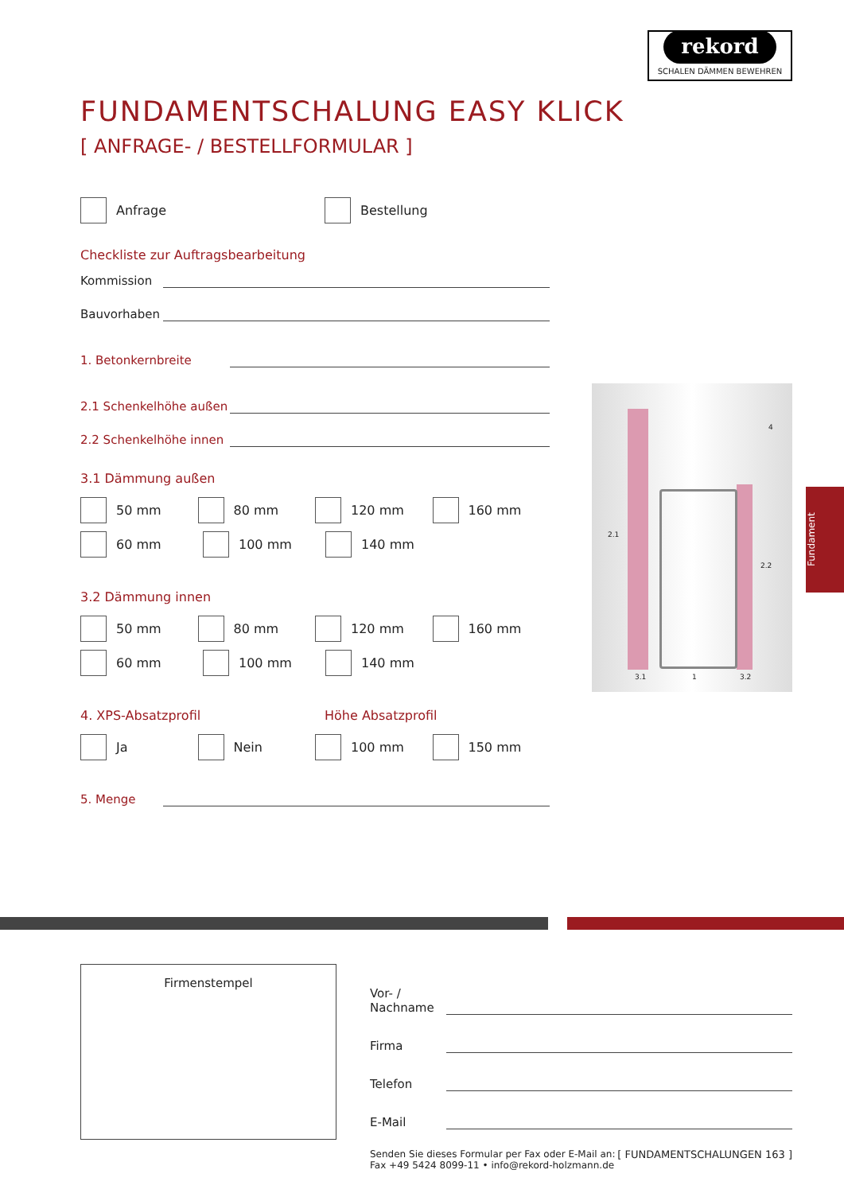rekord
SCHALEN DÄMMEN BEWEHREN
FUNDAMENTSCHALUNG EASY KLICK
[ ANFRAGE- / BESTELLFORMULAR ]
Anfrage Bestellung
Checkliste zur Auftragsbearbeitung
Kommission
Bauvorhaben
1. Betonkernbreite
2.1 Schenkelhöhe außen
2.2 Schenkelhöhe innen
3.1 Dämmung außen
50 mm 80 mm 120 mm 160 mm
60 mm 100 mm 140 mm
3.2 Dämmung innen
50 mm 80 mm 120 mm 160 mm
60 mm 100 mm 140 mm
4. XPS-Absatzprofil Höhe Absatzprofil
Ja Nein 100 mm 150 mm
5. Menge
2.1
2.2
4
3.1 1 3.2
Fundament
Firmenstempel
Vor- / Nachname
Firma
Telefon
E-Mail
Senden Sie dieses Formular per Fax oder E-Mail an:
Fax +49 5424 8099-11 • info@rekord-holzmann.de
[ FUNDAMENTSCHALUNGEN 163 ]